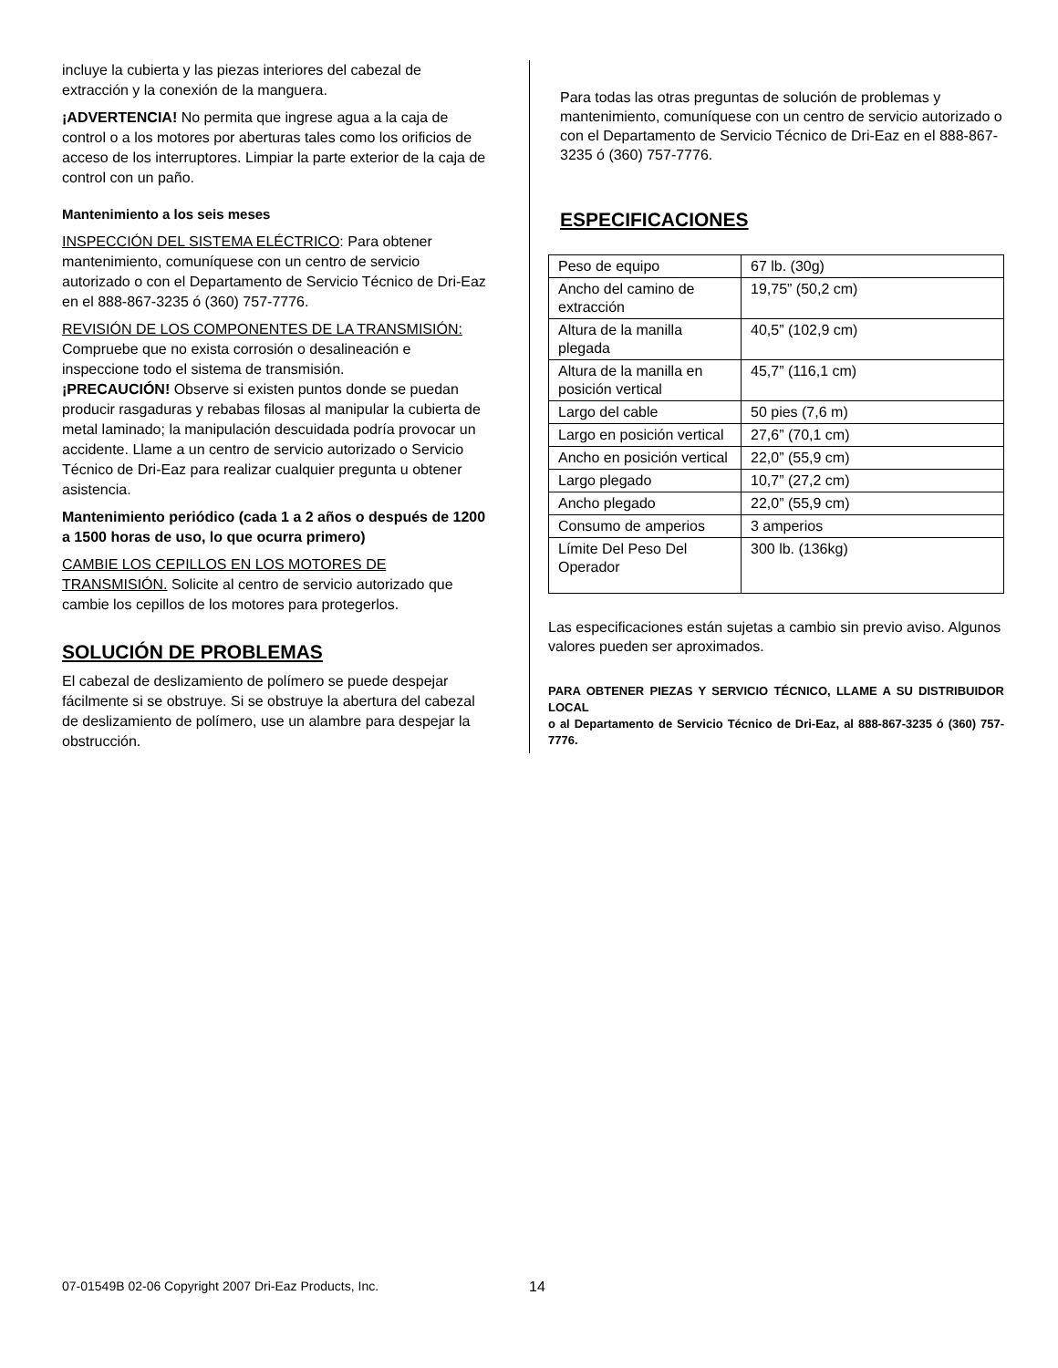incluye la cubierta y las piezas interiores del cabezal de extracción y la conexión de la manguera.
¡ADVERTENCIA! No permita que ingrese agua a la caja de control o a los motores por aberturas tales como los orificios de acceso de los interruptores. Limpiar la parte exterior de la caja de control con un paño.
Mantenimiento a los seis meses
INSPECCIÓN DEL SISTEMA ELÉCTRICO: Para obtener mantenimiento, comuníquese con un centro de servicio autorizado o con el Departamento de Servicio Técnico de Dri-Eaz en el 888-867-3235 ó (360) 757-7776.
REVISIÓN DE LOS COMPONENTES DE LA TRANSMISIÓN: Compruebe que no exista corrosión o desalineación e inspeccione todo el sistema de transmisión.
¡PRECAUCIÓN! Observe si existen puntos donde se puedan producir rasgaduras y rebabas filosas al manipular la cubierta de metal laminado; la manipulación descuidada podría provocar un accidente. Llame a un centro de servicio autorizado o Servicio Técnico de Dri-Eaz para realizar cualquier pregunta u obtener asistencia.
Mantenimiento periódico (cada 1 a 2 años o después de 1200 a 1500 horas de uso, lo que ocurra primero)
CAMBIE LOS CEPILLOS EN LOS MOTORES DE TRANSMISIÓN. Solicite al centro de servicio autorizado que cambie los cepillos de los motores para protegerlos.
SOLUCIÓN DE PROBLEMAS
El cabezal de deslizamiento de polímero se puede despejar fácilmente si se obstruye. Si se obstruye la abertura del cabezal de deslizamiento de polímero, use un alambre para despejar la obstrucción.
Para todas las otras preguntas de solución de problemas y mantenimiento, comuníquese con un centro de servicio autorizado o con el Departamento de Servicio Técnico de Dri-Eaz en el 888-867-3235 ó (360) 757-7776.
ESPECIFICACIONES
| Peso de equipo | 67 lb. (30g) |
| Ancho del camino de extracción | 19,75” (50,2 cm) |
| Altura de la manilla plegada | 40,5” (102,9 cm) |
| Altura de la manilla en posición vertical | 45,7” (116,1 cm) |
| Largo del cable | 50 pies (7,6 m) |
| Largo en posición vertical | 27,6” (70,1 cm) |
| Ancho en posición vertical | 22,0” (55,9 cm) |
| Largo plegado | 10,7” (27,2 cm) |
| Ancho plegado | 22,0” (55,9 cm) |
| Consumo de amperios | 3 amperios |
| Límite Del Peso Del Operador | 300 lb. (136kg) |
Las especificaciones están sujetas a cambio sin previo aviso. Algunos valores pueden ser aproximados.
PARA OBTENER PIEZAS Y SERVICIO TÉCNICO, LLAME A SU DISTRIBUIDOR LOCAL
o al Departamento de Servicio Técnico de Dri-Eaz, al 888-867-3235 ó (360) 757-7776.
07-01549B 02-06 Copyright 2007 Dri-Eaz Products, Inc.
14